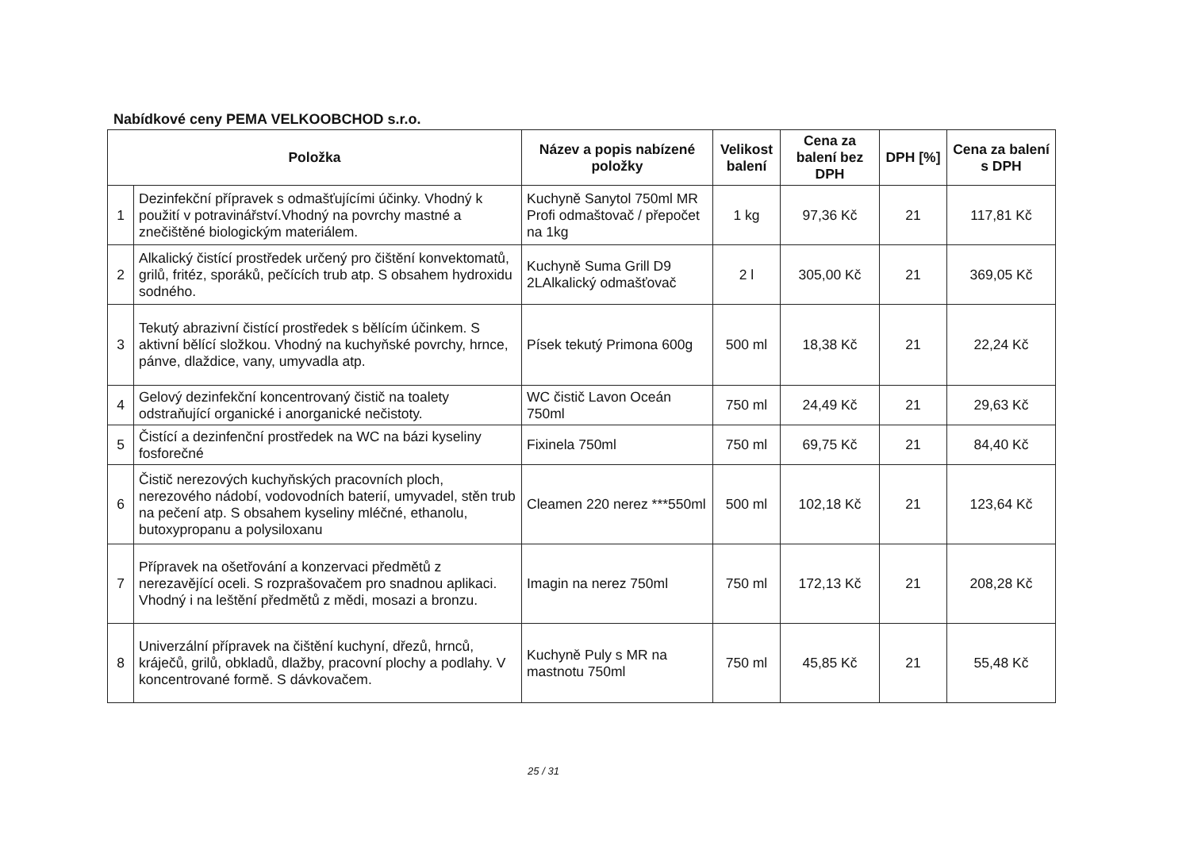Nabídkové ceny PEMA VELKOOBCHOD s.r.o.
| Položka | | Název a popis nabízené položky | Velikost balení | Cena za balení bez DPH | DPH [%] | Cena za balení s DPH |
| --- | --- | --- | --- | --- | --- | --- |
| 1 | Dezinfekční přípravek s odmašťujícími účinky. Vhodný k použití v potravinářství.Vhodný na povrchy mastné a znečištěné biologickým materiálem. | Kuchyně Sanytol 750ml MR Profi odmaštovač / přepočet na 1kg | 1 kg | 97,36 Kč | 21 | 117,81 Kč |
| 2 | Alkalický čistící prostředek určený pro čištění konvektomatů, grilů, fritéz, sporáků, pečících trub atp. S obsahem hydroxidu sodného. | Kuchyně Suma Grill D9 2LAlkalický odmašťovač | 2 l | 305,00 Kč | 21 | 369,05 Kč |
| 3 | Tekutý abrazivní čistící prostředek s bělícím účinkem. S aktivní bělící složkou. Vhodný na kuchyňské povrchy, hrnce, pánve, dlaždice, vany, umyvadla atp. | Písek tekutý Primona 600g | 500 ml | 18,38 Kč | 21 | 22,24 Kč |
| 4 | Gelový dezinfekční koncentrovaný čistič na toalety odstraňující organické i anorganické nečistoty. | WC čistič Lavon Oceán 750ml | 750 ml | 24,49 Kč | 21 | 29,63 Kč |
| 5 | Čistící a dezinfenční prostředek na WC na bázi kyseliny fosforečné | Fixinela 750ml | 750 ml | 69,75 Kč | 21 | 84,40 Kč |
| 6 | Čistič nerezových kuchyňských pracovních ploch, nerezového nádobí, vodovodních baterií, umyvadel, stěn trub na pečení atp. S obsahem kyseliny mléčné, ethanolu, butoxypropanu a polysiloxanu | Cleamen 220 nerez ***550ml | 500 ml | 102,18 Kč | 21 | 123,64 Kč |
| 7 | Přípravek na ošetřování a konzervaci předmětů z nerezavějící oceli. S rozprašovačem pro snadnou aplikaci. Vhodný i na leštění předmětů z mědi, mosazi a bronzu. | Imagin na nerez 750ml | 750 ml | 172,13 Kč | 21 | 208,28 Kč |
| 8 | Univerzální přípravek na čištění kuchyní, dřezů, hrnců, kráječů, grilů, obkladů, dlažby, pracovní plochy a podlahy. V koncentrované formě. S dávkovačem. | Kuchyně Puly s MR na mastnotu 750ml | 750 ml | 45,85 Kč | 21 | 55,48 Kč |
25 / 31